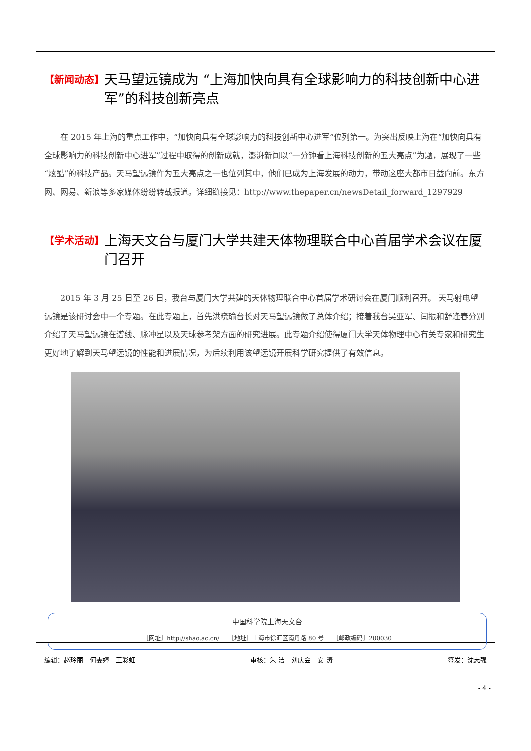【新闻动态】 天马望远镜成为 “上海加快向具有全球影响力的科技创新中心进军”的科技创新亮点
在 2015 年上海的重点工作中，“加快向具有全球影响力的科技创新中心进军”位列第一。为突出反映上海在“加快向具有全球影响力的科技创新中心进军”过程中取得的创新成就，澎湃新闻以“一分钟看上海科技创新的五大亮点”为题，展现了一些“炫酷”的科技产品。天马望远镜作为五大亮点之一也位列其中，他们已成为上海发展的动力，带动这座大都市日益向前。东方网、网易、新浪等多家媒体纷纷转载报道。详细链接见：http://www.thepaper.cn/newsDetail_forward_1297929
【学术活动】 上海天文台与厦门大学共建天体物理联合中心首届学术会议在厦门召开
2015 年 3 月 25 日至 26 日，我台与厦门大学共建的天体物理联合中心首届学术研讨会在厦门顺利召开。 天马射电望远镜是该研讨会中一个专题。在此专题上，首先洪晓瑜台长对天马望远镜做了总体介绍；接着我台吴亚军、闫振和舒逢春分别介绍了天马望远镜在谱线、脉冲星以及天球参考架方面的研究进展。此专题介绍使得厦门大学天体物理中心有关专家和研究生更好地了解到天马望远镜的性能和进展情况，为后续利用该望远镜开展科学研究提供了有效信息。
中国科学院上海天文台
［网址］http://shao.ac.cn/　　［地址］上海市徐汇区南丹路 80 号　　［邮政编码］200030
编辑：赵玲丽　何雯婷　王彩虹 审核：朱 洁　刘庆会　安 涛 签发：沈志强
- 4 -